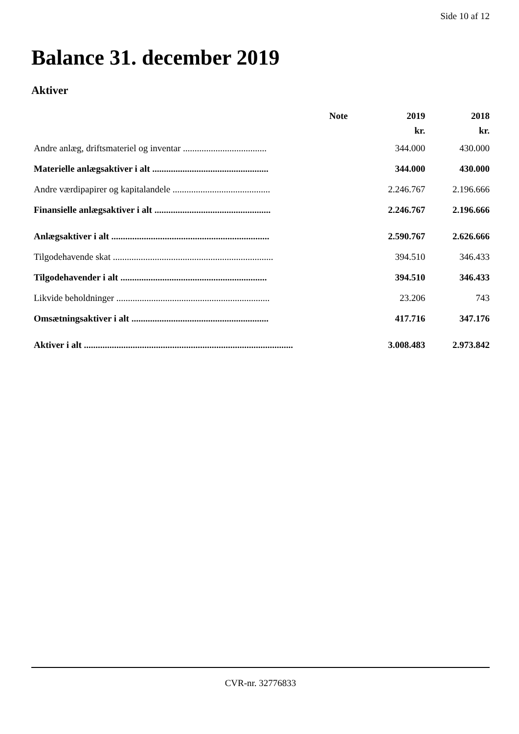Side 10 af 12
Balance 31. december 2019
Aktiver
| | Note | 2019 | 2018 |
| --- | --- | --- | --- |
| | | kr. | kr. |
| Andre anlæg, driftsmateriel og inventar .................................... | | 344.000 | 430.000 |
| Materielle anlægsaktiver i alt .................................................. | | 344.000 | 430.000 |
| Andre værdipapirer og kapitalandele .......................................... | | 2.246.767 | 2.196.666 |
| Finansielle anlægsaktiver i alt .................................................. | | 2.246.767 | 2.196.666 |
| Anlægsaktiver i alt .................................................................... | | 2.590.767 | 2.626.666 |
| Tilgodehavende skat ..................................................................... | | 394.510 | 346.433 |
| Tilgodehavender i alt ............................................................... | | 394.510 | 346.433 |
| Likvide beholdninger .................................................................. | | 23.206 | 743 |
| Omsætningsaktiver i alt ........................................................... | | 417.716 | 347.176 |
| Aktiver i alt .......................................................................................... | | 3.008.483 | 2.973.842 |
CVR-nr. 32776833